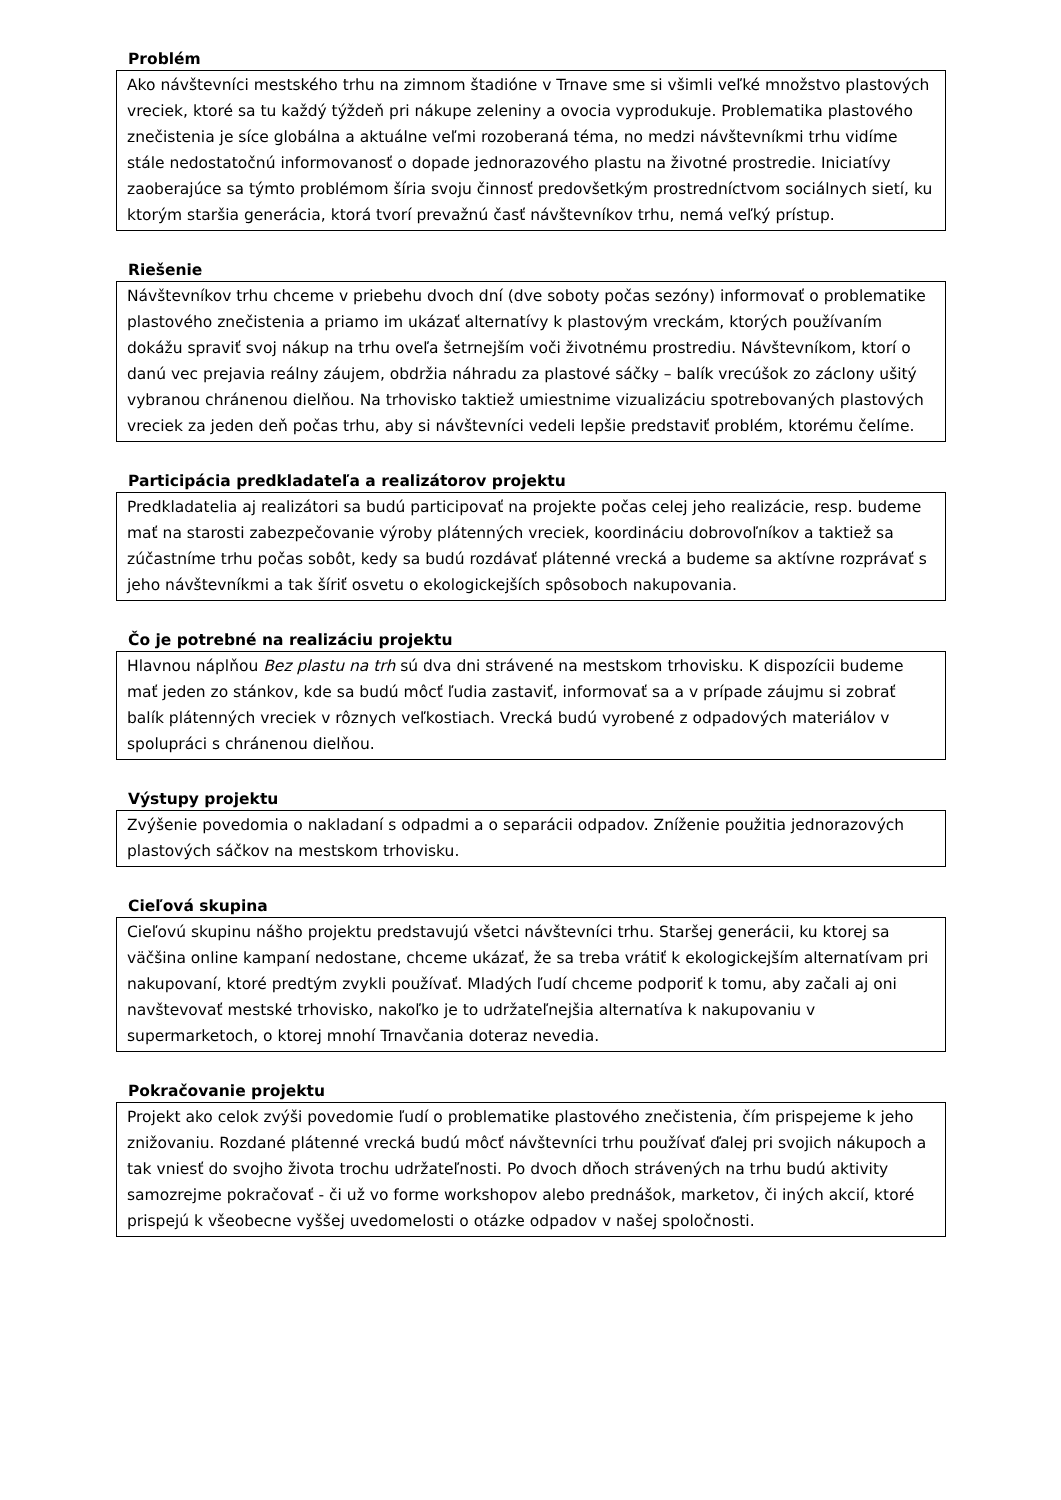Problém
Ako návštevníci mestského trhu na zimnom štadióne v Trnave sme si všimli veľké množstvo plastových vreciek, ktoré sa tu každý týždeň pri nákupe zeleniny a ovocia vyprodukuje. Problematika plastového znečistenia je síce globálna a aktuálne veľmi rozoberaná téma, no medzi návštevníkmi trhu vidíme stále nedostatočnú informovanosť o dopade jednorazového plastu na životné prostredie. Iniciatívy zaoberajúce sa týmto problémom šíria svoju činnosť predovšetkým prostredníctvom sociálnych sietí, ku ktorým staršia generácia, ktorá tvorí prevažnú časť návštevníkov trhu, nemá veľký prístup.
Riešenie
Návštevníkov trhu chceme v priebehu dvoch dní (dve soboty počas sezóny) informovať o problematike plastového znečistenia a priamo im ukázať alternatívy k plastovým vreckám, ktorých používaním dokážu spraviť svoj nákup na trhu oveľa šetrnejším voči životnému prostrediu. Návštevníkom, ktorí o danú vec prejavia reálny záujem, obdržia náhradu za plastové sáčky – balík vrecúšok zo záclony ušitý vybranou chránenou dielňou. Na trhovisko taktiež umiestnime vizualizáciu spotrebovaných plastových vreciek za jeden deň počas trhu, aby si návštevníci vedeli lepšie predstaviť problém, ktorému čelíme.
Participácia predkladateľa a realizátorov projektu
Predkladatelia aj realizátori sa budú participovať na projekte počas celej jeho realizácie, resp. budeme mať na starosti zabezpečovanie výroby plátenných vreciek, koordináciu dobrovoľníkov a taktiež sa zúčastníme trhu počas sobôt, kedy sa budú rozdávať plátenné vrecká a budeme sa aktívne rozprávať s jeho návštevníkmi a tak šíriť osvetu o ekologickejších spôsoboch nakupovania.
Čo je potrebné na realizáciu projektu
Hlavnou náplňou Bez plastu na trh sú dva dni strávené na mestskom trhovisku. K dispozícii budeme mať jeden zo stánkov, kde sa budú môcť ľudia zastaviť, informovať sa a v prípade záujmu si zobrať balík plátenných vreciek v rôznych veľkostiach. Vrecká budú vyrobené z odpadových materiálov v spolupráci s chránenou dielňou.
Výstupy projektu
Zvýšenie povedomia o nakladaní s odpadmi a o separácii odpadov. Zníženie použitia jednorazových plastových sáčkov na mestskom trhovisku.
Cieľová skupina
Cieľovú skupinu nášho projektu predstavujú všetci návštevníci trhu. Staršej generácii, ku ktorej sa väčšina online kampaní nedostane, chceme ukázať, že sa treba vrátiť k ekologickejším alternatívam pri nakupovaní, ktoré predtým zvykli používať. Mladých ľudí chceme podporiť k tomu, aby začali aj oni navštevovať mestské trhovisko, nakoľko je to udržateľnejšia alternatíva k nakupovaniu v supermarketoch, o ktorej mnohí Trnavčania doteraz nevedia.
Pokračovanie projektu
Projekt ako celok zvýši povedomie ľudí o problematike plastového znečistenia, čím prispejeme k jeho znižovaniu. Rozdané plátenné vrecká budú môcť návštevníci trhu používať ďalej pri svojich nákupoch a tak vniesť do svojho života trochu udržateľnosti. Po dvoch dňoch strávených na trhu budú aktivity samozrejme pokračovať - či už vo forme workshopov alebo prednášok, marketov, či iných akcií, ktoré prispejú k všeobecne vyššej uvedomelosti o otázke odpadov v našej spoločnosti.